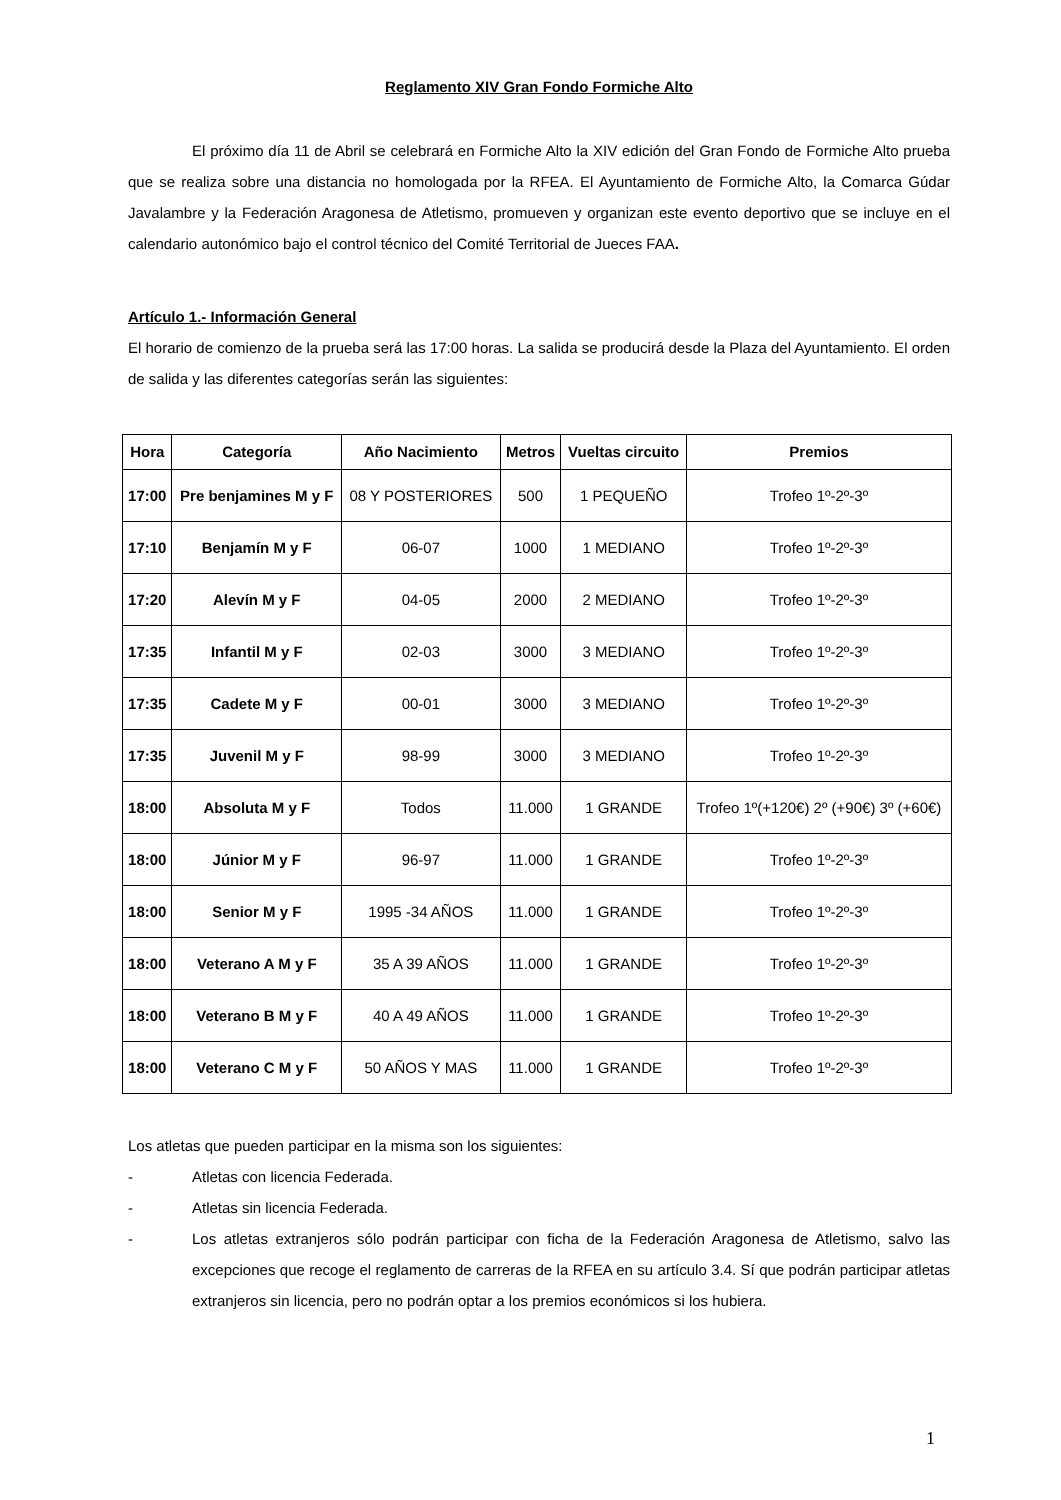Reglamento XIV Gran Fondo Formiche Alto
El próximo día 11 de Abril se celebrará en Formiche Alto la XIV edición del Gran Fondo de Formiche Alto prueba que se realiza sobre una distancia no homologada por la RFEA. El Ayuntamiento de Formiche Alto, la Comarca Gúdar Javalambre y la Federación Aragonesa de Atletismo, promueven y organizan este evento deportivo que se incluye en el calendario autonómico bajo el control técnico del Comité Territorial de Jueces FAA.
Artículo 1.- Información General
El horario de comienzo de la prueba será las 17:00 horas. La salida se producirá desde la Plaza del Ayuntamiento. El orden de salida y las diferentes categorías serán las siguientes:
| Hora | Categoría | Año Nacimiento | Metros | Vueltas circuito | Premios |
| --- | --- | --- | --- | --- | --- |
| 17:00 | Pre benjamines M y F | 08 Y POSTERIORES | 500 | 1 PEQUEÑO | Trofeo 1º-2º-3º |
| 17:10 | Benjamín M y F | 06-07 | 1000 | 1 MEDIANO | Trofeo 1º-2º-3º |
| 17:20 | Alevín M y F | 04-05 | 2000 | 2 MEDIANO | Trofeo 1º-2º-3º |
| 17:35 | Infantil M y F | 02-03 | 3000 | 3 MEDIANO | Trofeo 1º-2º-3º |
| 17:35 | Cadete M y F | 00-01 | 3000 | 3 MEDIANO | Trofeo 1º-2º-3º |
| 17:35 | Juvenil M y F | 98-99 | 3000 | 3 MEDIANO | Trofeo 1º-2º-3º |
| 18:00 | Absoluta M y F | Todos | 11.000 | 1 GRANDE | Trofeo 1º(+120€) 2º (+90€) 3º (+60€) |
| 18:00 | Júnior M y F | 96-97 | 11.000 | 1 GRANDE | Trofeo 1º-2º-3º |
| 18:00 | Senior M y F | 1995 -34 AÑOS | 11.000 | 1 GRANDE | Trofeo 1º-2º-3º |
| 18:00 | Veterano A M y F | 35 A 39 AÑOS | 11.000 | 1 GRANDE | Trofeo 1º-2º-3º |
| 18:00 | Veterano B M y F | 40 A 49 AÑOS | 11.000 | 1 GRANDE | Trofeo 1º-2º-3º |
| 18:00 | Veterano C M y F | 50 AÑOS Y MAS | 11.000 | 1 GRANDE | Trofeo 1º-2º-3º |
Los atletas que pueden participar en la misma son los siguientes:
- Atletas con licencia Federada.
- Atletas sin licencia Federada.
- Los atletas extranjeros sólo podrán participar con ficha de la Federación Aragonesa de Atletismo, salvo las excepciones que recoge el reglamento de carreras de la RFEA en su artículo 3.4. Sí que podrán participar atletas extranjeros sin licencia, pero no podrán optar a los premios económicos si los hubiera.
1